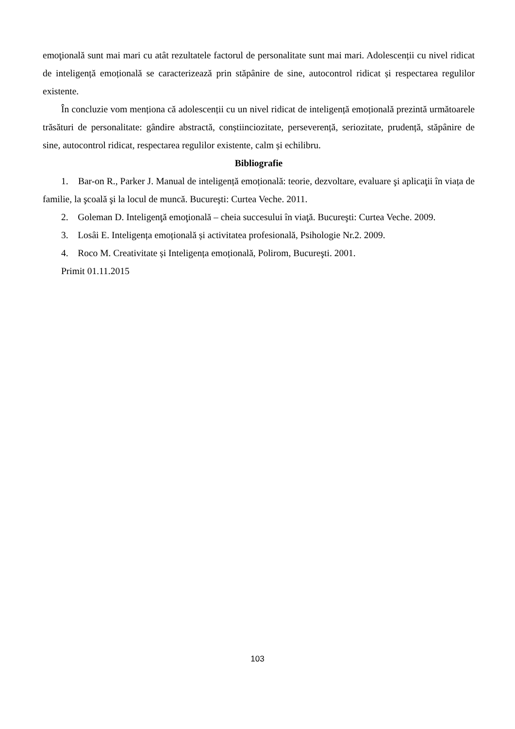emoţională sunt mai mari cu atât rezultatele factorul de personalitate sunt mai mari. Adolescenții cu nivel ridicat de inteligență emoțională se caracterizează prin stăpânire de sine, autocontrol ridicat și respectarea regulilor existente.
În concluzie vom menționa că adolescenții cu un nivel ridicat de inteligență emoțională prezintă următoarele trăsături de personalitate: gândire abstractă, conștiinciozitate, perseverență, seriozitate, prudență, stăpânire de sine, autocontrol ridicat, respectarea regulilor existente, calm și echilibru.
Bibliografie
1. Bar-on R., Parker J. Manual de inteligență emoțională: teorie, dezvoltare, evaluare şi aplicaţii în viața de familie, la şcoală şi la locul de muncă. Bucureşti: Curtea Veche. 2011.
2. Goleman D. Inteligenţă emoţională – cheia succesului în viaţă. Bucureşti: Curtea Veche. 2009.
3. Losâi E. Inteligența emoțională și activitatea profesională, Psihologie Nr.2. 2009.
4. Roco M. Creativitate și Inteligența emoțională, Polirom, Bucureşti. 2001.
Primit 01.11.2015
103